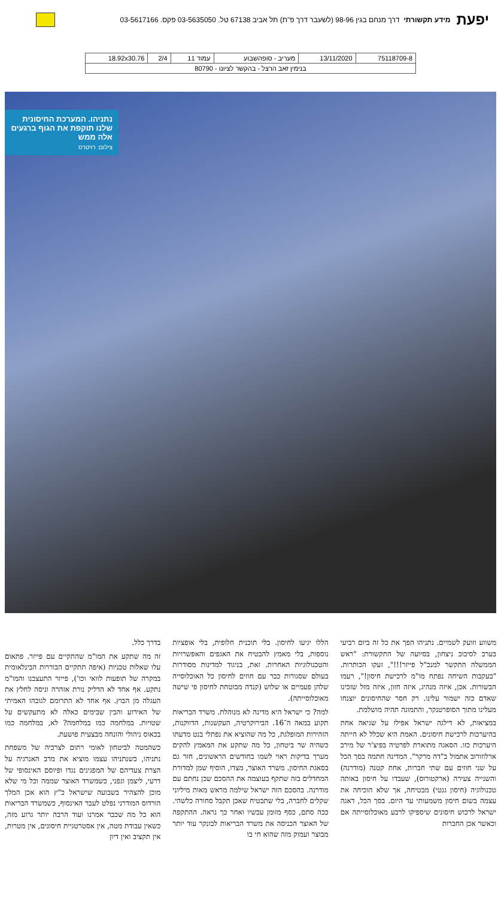יפעת מידע תקשורתי דרך מנחם בגין 98-96 (לשעבר דרך פ"ת) תל אביב 67138 טל. 03-5635050 פקס. 03-5617166
| 75118709-8 | 13/11/2020 | מעריב - סופהשבוע | עמוד 11 | 2/4 | 18.92x30.76 |
| בנימין זאב הרצל - בהקשר לציונו - 80790 | | | | | |
נתניהו. המערכת החיסונית שלנו תוקפת את הגוף ברגעים אלה ממש
צילום: רויטרס
משווע וזועק לשמיים. נתניהו הפך את כל זה ביום רביעי בערב לסיבוב ניצחון, בסיועה של התקשורת: "ראש הממשלה התקשר למנכ"ל פייזר!!!", זעקו הכותרות. "בעקבות השיחה נפתח מו"מ לרכישת חיסון!", רעמו הבשורות. אכן, איזה מנהיג, איזה חזון, איזה מזל שזכינו שאדם כזה ישמור עלינו. רק חסר שהחיסונים יוצנחו מעלינו מתוך הסופרטנקר, והתמונה תהיה מושלמת.
במציאות, לא דילגה ישראל אפילו על שגיאה אחת בהיערכות לרכישת חיסונים. האמת היא שכלל לא הייתה היערכות כזו. הסאגה מתוארת לפרטיה בפיצ'ר של מירב ארלוזורוב אתמול ב"דה מרקר". המדינה חתמה בסך הכל על שני חוזים עם שתי חברות, אחת קטנה (מודרנה) והשנייה צעירה (ארקטורוס), שעבדו על חיסון באותה טכנולוגיה (חיסון גנטי) מבטיחה, אך שלא הוכיחה את עצמה בשום חיסון משמעותי עד היום. בסך הכל, דאגה ישראל לרכוש חיסונים שיספיקו לרבע מאוכלוסייתה אם וכאשר אכן החברות
הללו יגיעו לחיסון. בלי תוכנית חלופית, בלי אופציות נוספות, בלי מאמץ להבטיח את האגפים והאפשרויות והטכנולוגיות האחרות. זאת, בניגוד למדינות מסודרות בעולם שסגורות כבר עם חוזים לחיסון כל האוכלוסייה שלהן פעמיים או שלוש (קנדה מבוטחת לחיסון פי שישה מאוכלוסייתה).
למה? כי ישראל היא מדינה לא מנוהלת. משרד הבריאות תקוע במאה ה־16. הבירוקרטיה, העקשנות, הדווקנות, הזהירות המופלגת, כל מה שהוציא את נפתלי בנט מדעתו כשהיה שר ביטחון, כל מה שתקע את המאמץ להקים מערך בדיקות ראוי לשמו בחודשים הראשונים, חזר גם בסאגת החיסון. משרד האוצר, מצדו, הוסיף שמן למדורת המחדלים בזה שתקף בעוצמה את ההסכם שכן נחתם עם מודרנה. בהסכם הזה ישראל שילמה מראש מאות מיליוני שקלים לחברה, בלי שתבטיח שאכן תקבל סחורה כלשהי. ככה סתם, כסף מזומן עכשיו ואחר כך נראה. ההתקפה של האוצר הכניסה את משרד הבריאות לבונקר עוד יותר מבוצר ועמוק מזה שהוא חי בו
בדרך כלל.
זה מה שתקע את המו"מ שהתקיים עם פייזר. פתאום עלו שאלות טכניות (איפה תתקיים הבוררות הבינלאומית במקרה של תופעות לוואי וכו'), פייזר התעצבנו והמו"מ נתקע. אף אחד לא הדליק נורת אזהרה וניסה לחלץ את העגלה מן הבוץ. אף אחד לא התרומם לגובהו האמיתי של האירוע והבין שבימים כאלה לא מתעקשים על שטויות. במלחמה כמו במלחמה? לא, במלחמה כמו בכאוס ניהולי והזנחה מבצעית פושעת.
כשהמטה לביטחון לאומי רתום לצרכיה של משפחת נתניהו, כשנתניהו עצמו מוציא את מרב האנרגיה על הצרת צעדיהם של המפגינים נגדו ופיוסם האינסופי של דרעי, ליצמן וגפני, כשמשרד האוצר שממה וכל מי שלא מוכן להצהיר בשבועה שישראל כ"ץ הוא אכן המלך הורדוס המודרני נפלט לעבר האינסוף, כשמשרד הבריאות הוא כל מה שכבר אמרנו ועוד הרבה יותר גרוע מזה, כשאין עבודת מטה, אין אסטרטגיית חיסונים, אין מטרות, אין תקציב ואין דיון